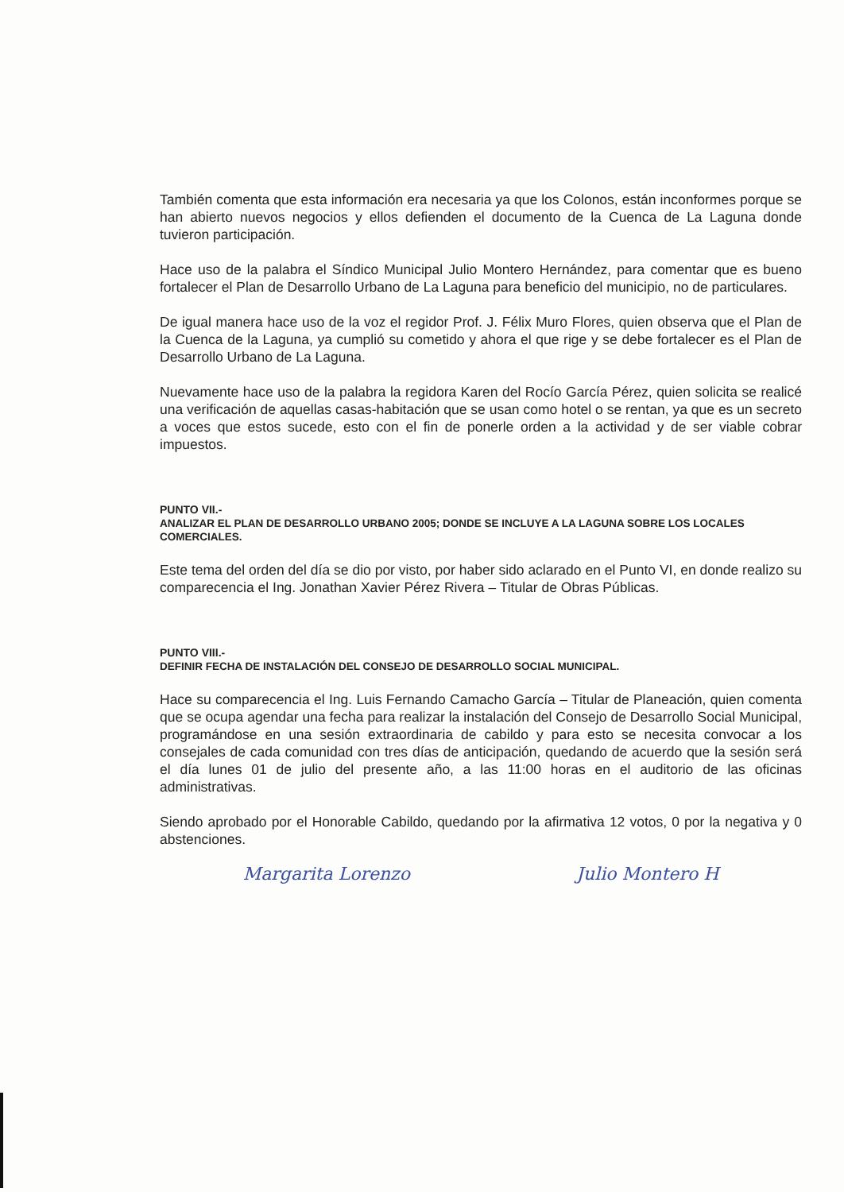También comenta que esta información era necesaria ya que los Colonos, están inconformes porque se han abierto nuevos negocios y ellos defienden el documento de la Cuenca de La Laguna donde tuvieron participación.
Hace uso de la palabra el Síndico Municipal Julio Montero Hernández, para comentar que es bueno fortalecer el Plan de Desarrollo Urbano de La Laguna para beneficio del municipio, no de particulares.
De igual manera hace uso de la voz el regidor Prof. J. Félix Muro Flores, quien observa que el Plan de la Cuenca de la Laguna, ya cumplió su cometido y ahora el que rige y se debe fortalecer es el Plan de Desarrollo Urbano de La Laguna.
Nuevamente hace uso de la palabra la regidora Karen del Rocío García Pérez, quien solicita se realicé una verificación de aquellas casas-habitación que se usan como hotel o se rentan, ya que es un secreto a voces que estos sucede, esto con el fin de ponerle orden a la actividad y de ser viable cobrar impuestos.
PUNTO VII.-
ANALIZAR EL PLAN DE DESARROLLO URBANO 2005; DONDE SE INCLUYE A LA LAGUNA SOBRE LOS LOCALES COMERCIALES.
Este tema del orden del día se dio por visto, por haber sido aclarado en el Punto VI, en donde realizo su comparecencia el Ing. Jonathan Xavier Pérez Rivera – Titular de Obras Públicas.
PUNTO VIII.-
DEFINIR FECHA DE INSTALACIÓN DEL CONSEJO DE DESARROLLO SOCIAL MUNICIPAL.
Hace su comparecencia el Ing. Luis Fernando Camacho García – Titular de Planeación, quien comenta que se ocupa agendar una fecha para realizar la instalación del Consejo de Desarrollo Social Municipal, programándose en una sesión extraordinaria de cabildo y para esto se necesita convocar a los consejales de cada comunidad con tres días de anticipación, quedando de acuerdo que la sesión será el día lunes 01 de julio del presente año, a las 11:00 horas en el auditorio de las oficinas administrativas.
Siendo aprobado por el Honorable Cabildo, quedando por la afirmativa 12 votos, 0 por la negativa y 0 abstenciones.
Margarita Lorenzo Julio Montero H